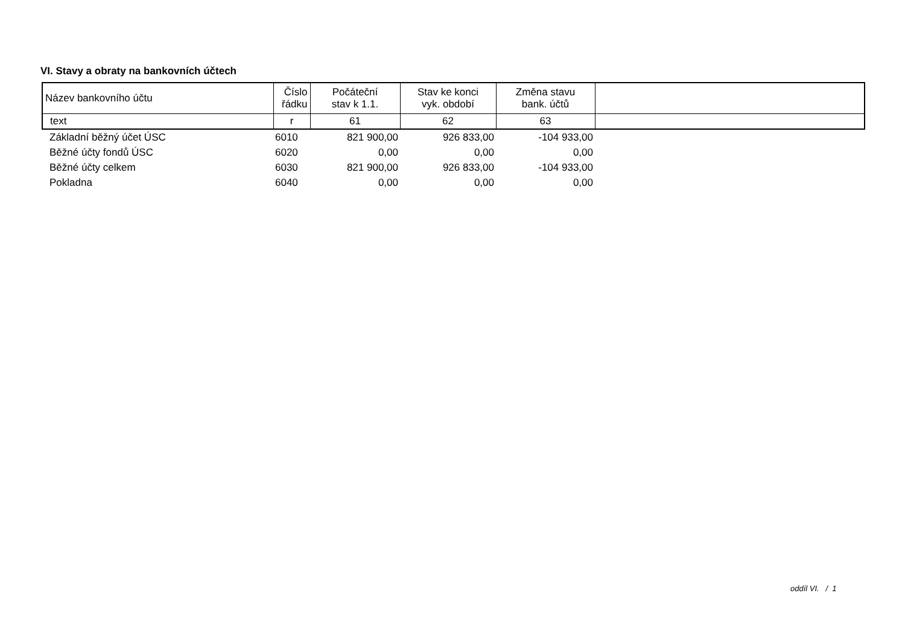VI. Stavy a obraty na bankovních účtech
| Název bankovního účtu | Číslo řádku | Počáteční stav k 1.1. | Stav ke konci vyk. období | Změna stavu bank. účtů | |
| --- | --- | --- | --- | --- | --- |
| text | r | 61 | 62 | 63 | |
| Základní běžný účet ÚSC | 6010 | 821 900,00 | 926 833,00 | -104 933,00 | |
| Běžné účty fondů ÚSC | 6020 | 0,00 | 0,00 | 0,00 | |
| Běžné účty celkem | 6030 | 821 900,00 | 926 833,00 | -104 933,00 | |
| Pokladna | 6040 | 0,00 | 0,00 | 0,00 | |
oddíl VI. / 1